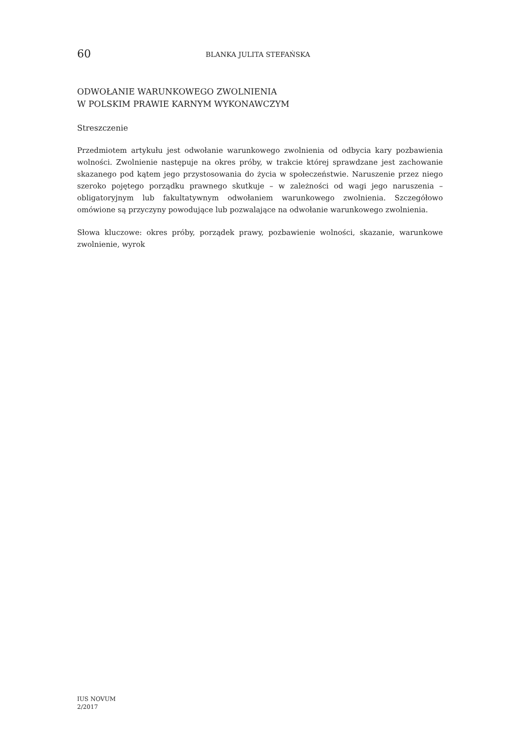60
BLANKA JULITA STEFAŃSKA
ODWOŁANIE WARUNKOWEGO ZWOLNIENIA
W POLSKIM PRAWIE KARNYM WYKONAWCZYM
Streszczenie
Przedmiotem artykułu jest odwołanie warunkowego zwolnienia od odbycia kary pozbawienia wolności. Zwolnienie następuje na okres próby, w trakcie której sprawdzane jest zachowanie skazanego pod kątem jego przystosowania do życia w społeczeństwie. Naruszenie przez niego szeroko pojętego porządku prawnego skutkuje – w zależności od wagi jego naruszenia – obligatoryjnym lub fakultatywnym odwołaniem warunkowego zwolnienia. Szczegółowo omówione są przyczyny powodujące lub pozwalające na odwołanie warunkowego zwolnienia.
Słowa kluczowe: okres próby, porządek prawy, pozbawienie wolności, skazanie, warunkowe zwolnienie, wyrok
IUS NOVUM
2/2017